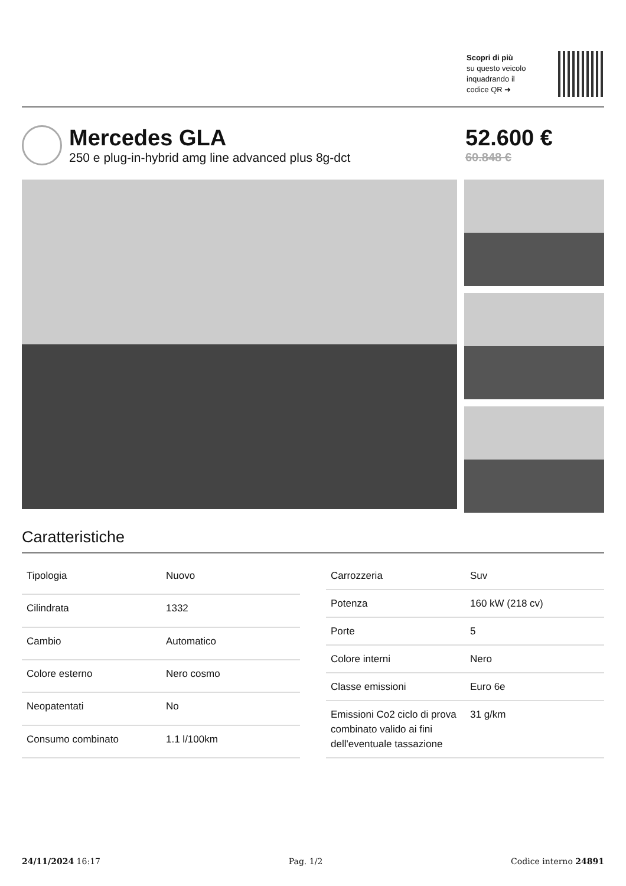Scopri di più
su questo veicolo inquadrando il codice QR ➜
Mercedes GLA
250 e plug-in-hybrid amg line advanced plus 8g-dct
52.600 €
60.848 €
Caratteristiche
| Tipologia | Nuovo |
| Cilindrata | 1332 |
| Cambio | Automatico |
| Colore esterno | Nero cosmo |
| Neopatentati | No |
| Consumo combinato | 1.1 l/100km |
| Carrozzeria | Suv |
| Potenza | 160 kW (218 cv) |
| Porte | 5 |
| Colore interni | Nero |
| Classe emissioni | Euro 6e |
| Emissioni Co2 ciclo di prova combinato valido ai fini dell'eventuale tassazione | 31 g/km |
24/11/2024 16:17 Pag. 1/2 Codice interno 24891